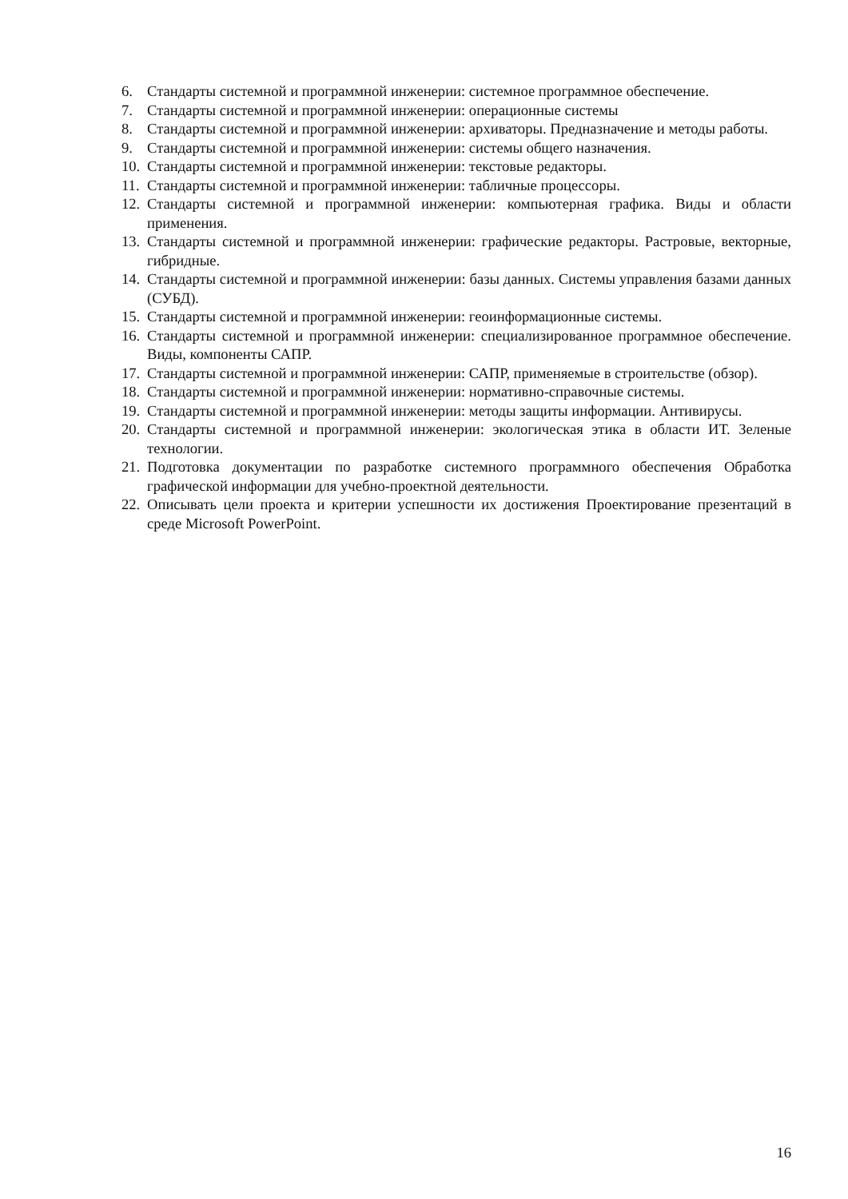6. Стандарты системной и программной инженерии: системное программное обеспечение.
7. Стандарты системной и программной инженерии: операционные системы
8. Стандарты системной и программной инженерии: архиваторы. Предназначение и методы работы.
9. Стандарты системной и программной инженерии: системы общего назначения.
10. Стандарты системной и программной инженерии: текстовые редакторы.
11. Стандарты системной и программной инженерии: табличные процессоры.
12. Стандарты системной и программной инженерии: компьютерная графика. Виды и области применения.
13. Стандарты системной и программной инженерии: графические редакторы. Растровые, векторные, гибридные.
14. Стандарты системной и программной инженерии: базы данных. Системы управления базами данных (СУБД).
15. Стандарты системной и программной инженерии: геоинформационные системы.
16. Стандарты системной и программной инженерии: специализированное программное обеспечение. Виды, компоненты САПР.
17. Стандарты системной и программной инженерии: САПР, применяемые в строительстве (обзор).
18. Стандарты системной и программной инженерии: нормативно-справочные системы.
19. Стандарты системной и программной инженерии: методы защиты информации. Антивирусы.
20. Стандарты системной и программной инженерии: экологическая этика в области ИТ. Зеленые технологии.
21. Подготовка документации по разработке системного программного обеспечения Обработка графической информации для учебно-проектной деятельности.
22. Описывать цели проекта и критерии успешности их достижения Проектирование презентаций в среде Microsoft PowerPoint.
16